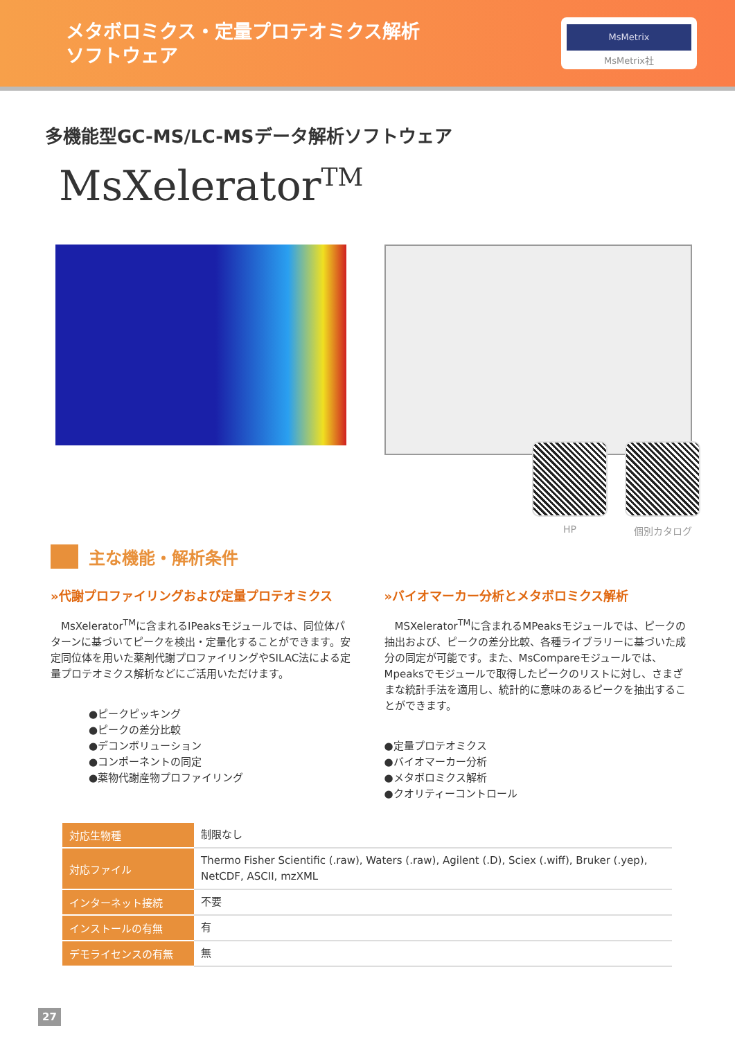メタボロミクス・定量プロテオミクス解析
ソフトウェア
MsMetrix
MsMetrix社
多機能型GC-MS/LC-MSデータ解析ソフトウェア
MsXelerator<sup>TM</sup>
HP 個別カタログ
主な機能・解析条件
»代謝プロファイリングおよび定量プロテオミクス
　MsXelerator<sup>TM</sup>に含まれるIPeaksモジュールでは、同位体パターンに基づいてピークを検出・定量化することができます。安定同位体を用いた薬剤代謝プロファイリングやSILAC法による定量プロテオミクス解析などにご活用いただけます。
●ピークピッキング
●ピークの差分比較
●デコンボリューション
●コンポーネントの同定
●薬物代謝産物プロファイリング
»バイオマーカー分析とメタボロミクス解析
　MSXelerator<sup>TM</sup>に含まれるMPeaksモジュールでは、ピークの抽出および、ピークの差分比較、各種ライブラリーに基づいた成分の同定が可能です。また、MsCompareモジュールでは、Mpeaksでモジュールで取得したピークのリストに対し、さまざまな統計手法を適用し、統計的に意味のあるピークを抽出することができます。
●定量プロテオミクス
●バイオマーカー分析
●メタボロミクス解析
●クオリティーコントロール
| 対応生物種 | 制限なし |
| 対応ファイル | Thermo Fisher Scientific (.raw), Waters (.raw), Agilent (.D), Sciex (.wiff), Bruker (.yep), NetCDF, ASCII, mzXML |
| インターネット接続 | 不要 |
| インストールの有無 | 有 |
| デモライセンスの有無 | 無 |
27